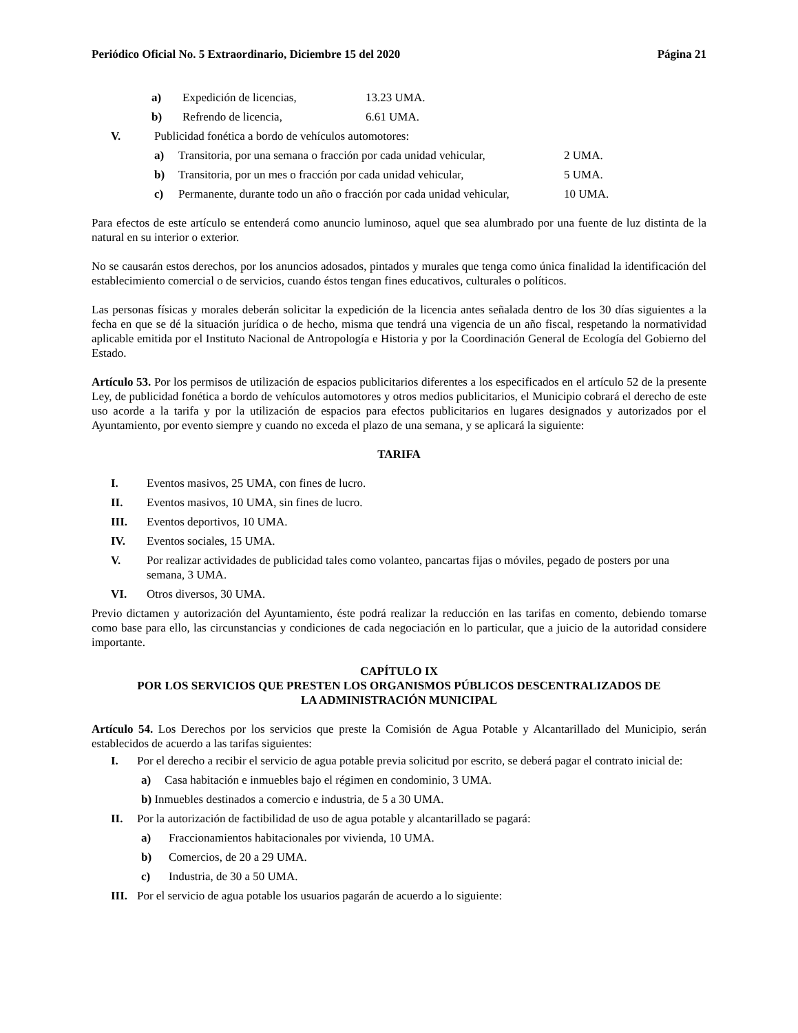Periódico Oficial No. 5 Extraordinario, Diciembre 15 del 2020 Página 21
a) Expedición de licencias, 13.23 UMA.
b) Refrendo de licencia, 6.61 UMA.
V. Publicidad fonética a bordo de vehículos automotores:
a) Transitoria, por una semana o fracción por cada unidad vehicular, 2 UMA.
b) Transitoria, por un mes o fracción por cada unidad vehicular, 5 UMA.
c) Permanente, durante todo un año o fracción por cada unidad vehicular, 10 UMA.
Para efectos de este artículo se entenderá como anuncio luminoso, aquel que sea alumbrado por una fuente de luz distinta de la natural en su interior o exterior.
No se causarán estos derechos, por los anuncios adosados, pintados y murales que tenga como única finalidad la identificación del establecimiento comercial o de servicios, cuando éstos tengan fines educativos, culturales o políticos.
Las personas físicas y morales deberán solicitar la expedición de la licencia antes señalada dentro de los 30 días siguientes a la fecha en que se dé la situación jurídica o de hecho, misma que tendrá una vigencia de un año fiscal, respetando la normatividad aplicable emitida por el Instituto Nacional de Antropología e Historia y por la Coordinación General de Ecología del Gobierno del Estado.
Artículo 53. Por los permisos de utilización de espacios publicitarios diferentes a los especificados en el artículo 52 de la presente Ley, de publicidad fonética a bordo de vehículos automotores y otros medios publicitarios, el Municipio cobrará el derecho de este uso acorde a la tarifa y por la utilización de espacios para efectos publicitarios en lugares designados y autorizados por el Ayuntamiento, por evento siempre y cuando no exceda el plazo de una semana, y se aplicará la siguiente:
TARIFA
I. Eventos masivos, 25 UMA, con fines de lucro.
II. Eventos masivos, 10 UMA, sin fines de lucro.
III. Eventos deportivos, 10 UMA.
IV. Eventos sociales, 15 UMA.
V. Por realizar actividades de publicidad tales como volanteo, pancartas fijas o móviles, pegado de posters por una semana, 3 UMA.
VI. Otros diversos, 30 UMA.
Previo dictamen y autorización del Ayuntamiento, éste podrá realizar la reducción en las tarifas en comento, debiendo tomarse como base para ello, las circunstancias y condiciones de cada negociación en lo particular, que a juicio de la autoridad considere importante.
CAPÍTULO IX
POR LOS SERVICIOS QUE PRESTEN LOS ORGANISMOS PÚBLICOS DESCENTRALIZADOS DE
LA ADMINISTRACIÓN MUNICIPAL
Artículo 54. Los Derechos por los servicios que preste la Comisión de Agua Potable y Alcantarillado del Municipio, serán establecidos de acuerdo a las tarifas siguientes:
I. Por el derecho a recibir el servicio de agua potable previa solicitud por escrito, se deberá pagar el contrato inicial de:
a) Casa habitación e inmuebles bajo el régimen en condominio, 3 UMA.
b) Inmuebles destinados a comercio e industria, de 5 a 30 UMA.
II. Por la autorización de factibilidad de uso de agua potable y alcantarillado se pagará:
a) Fraccionamientos habitacionales por vivienda, 10 UMA.
b) Comercios, de 20 a 29 UMA.
c) Industria, de 30 a 50 UMA.
III. Por el servicio de agua potable los usuarios pagarán de acuerdo a lo siguiente: